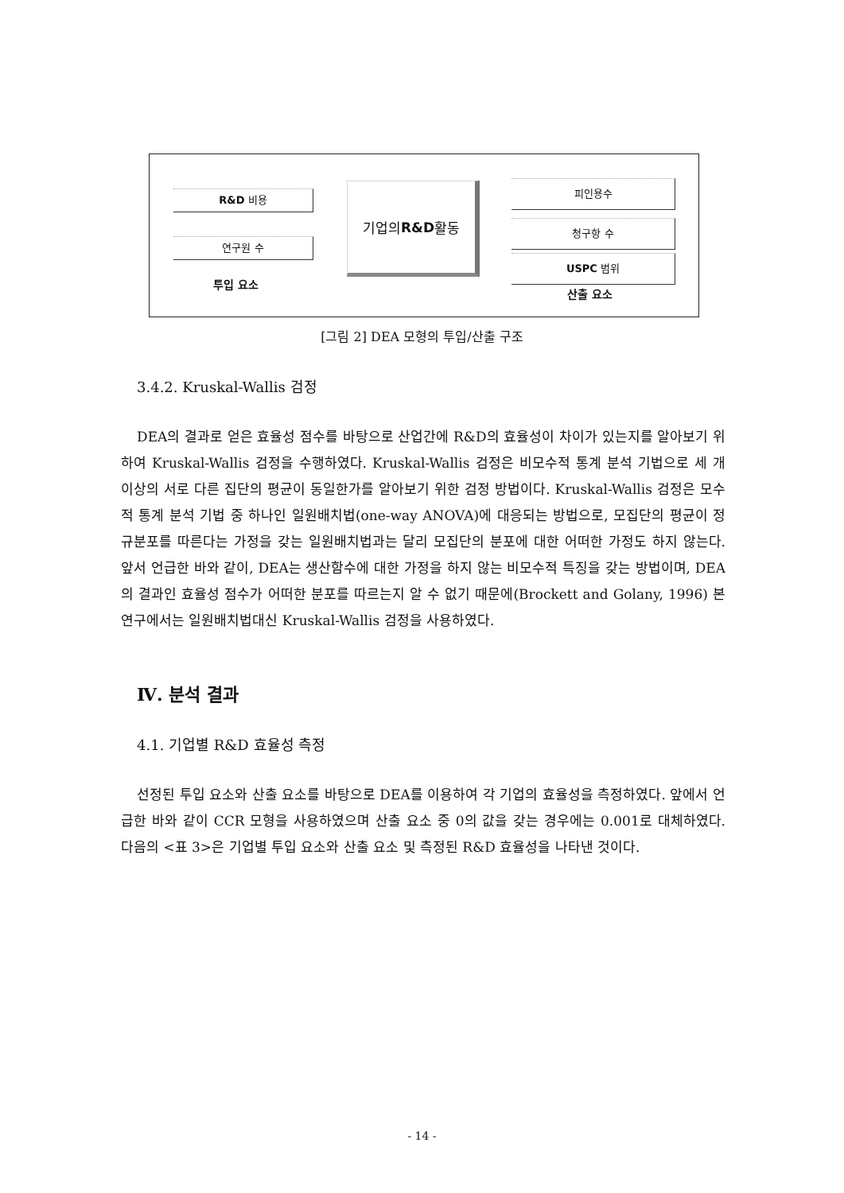R&D 비용
연구원 수
투입 요소
기업의 R&D 활동 피인용수
청구항 수
USPC 범위
산출 요소
[그림 2] DEA 모형의 투입/산출 구조
3.4.2. Kruskal-Wallis 검정
DEA의 결과로 얻은 효율성 점수를 바탕으로 산업간에 R&D의 효율성이 차이가 있는지를 알아보기 위하여 Kruskal-Wallis 검정을 수행하였다. Kruskal-Wallis 검정은 비모수적 통계 분석 기법으로 세 개 이상의 서로 다른 집단의 평균이 동일한가를 알아보기 위한 검정 방법이다. Kruskal-Wallis 검정은 모수적 통계 분석 기법 중 하나인 일원배치법(one-way ANOVA)에 대응되는 방법으로, 모집단의 평균이 정규분포를 따른다는 가정을 갖는 일원배치법과는 달리 모집단의 분포에 대한 어떠한 가정도 하지 않는다. 앞서 언급한 바와 같이, DEA는 생산함수에 대한 가정을 하지 않는 비모수적 특징을 갖는 방법이며, DEA의 결과인 효율성 점수가 어떠한 분포를 따르는지 알 수 없기 때문에(Brockett and Golany, 1996) 본 연구에서는 일원배치법대신 Kruskal-Wallis 검정을 사용하였다.
Ⅳ. 분석 결과
4.1. 기업별 R&D 효율성 측정
선정된 투입 요소와 산출 요소를 바탕으로 DEA를 이용하여 각 기업의 효율성을 측정하였다. 앞에서 언급한 바와 같이 CCR 모형을 사용하였으며 산출 요소 중 0의 값을 갖는 경우에는 0.001로 대체하였다. 다음의 <표 3>은 기업별 투입 요소와 산출 요소 및 측정된 R&D 효율성을 나타낸 것이다.
- 14 -